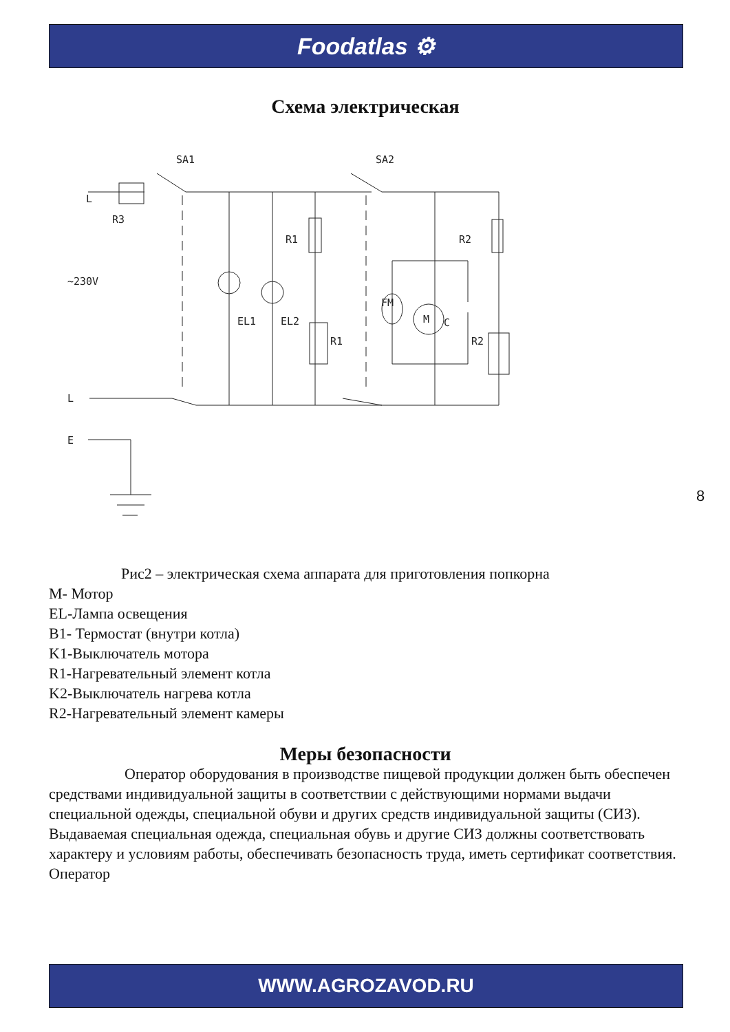Foodatlas ⚙
Схема электрическая
SA1
SA2
L
R3
~230V
R1
R2
EL1
EL2
R1
R2
FM
M
C
L
E
Рис2 – электрическая схема аппарата для приготовления попкорна
M- Мотор
EL-Лампа освещения
B1- Термостат (внутри котла)
K1-Выключатель мотора
R1-Нагревательный элемент котла
K2-Выключатель нагрева котла
R2-Нагревательный элемент камеры
Меры безопасности
Оператор оборудования в производстве пищевой продукции должен быть обеспечен средствами индивидуальной защиты в соответствии с действующими нормами выдачи специальной одежды, специальной обуви и других средств индивидуальной защиты (СИЗ). Выдаваемая специальная одежда, специальная обувь и другие СИЗ должны соответствовать характеру и условиям работы, обеспечивать безопасность труда, иметь сертификат соответствия. Оператор
8
WWW.AGROZAVOD.RU